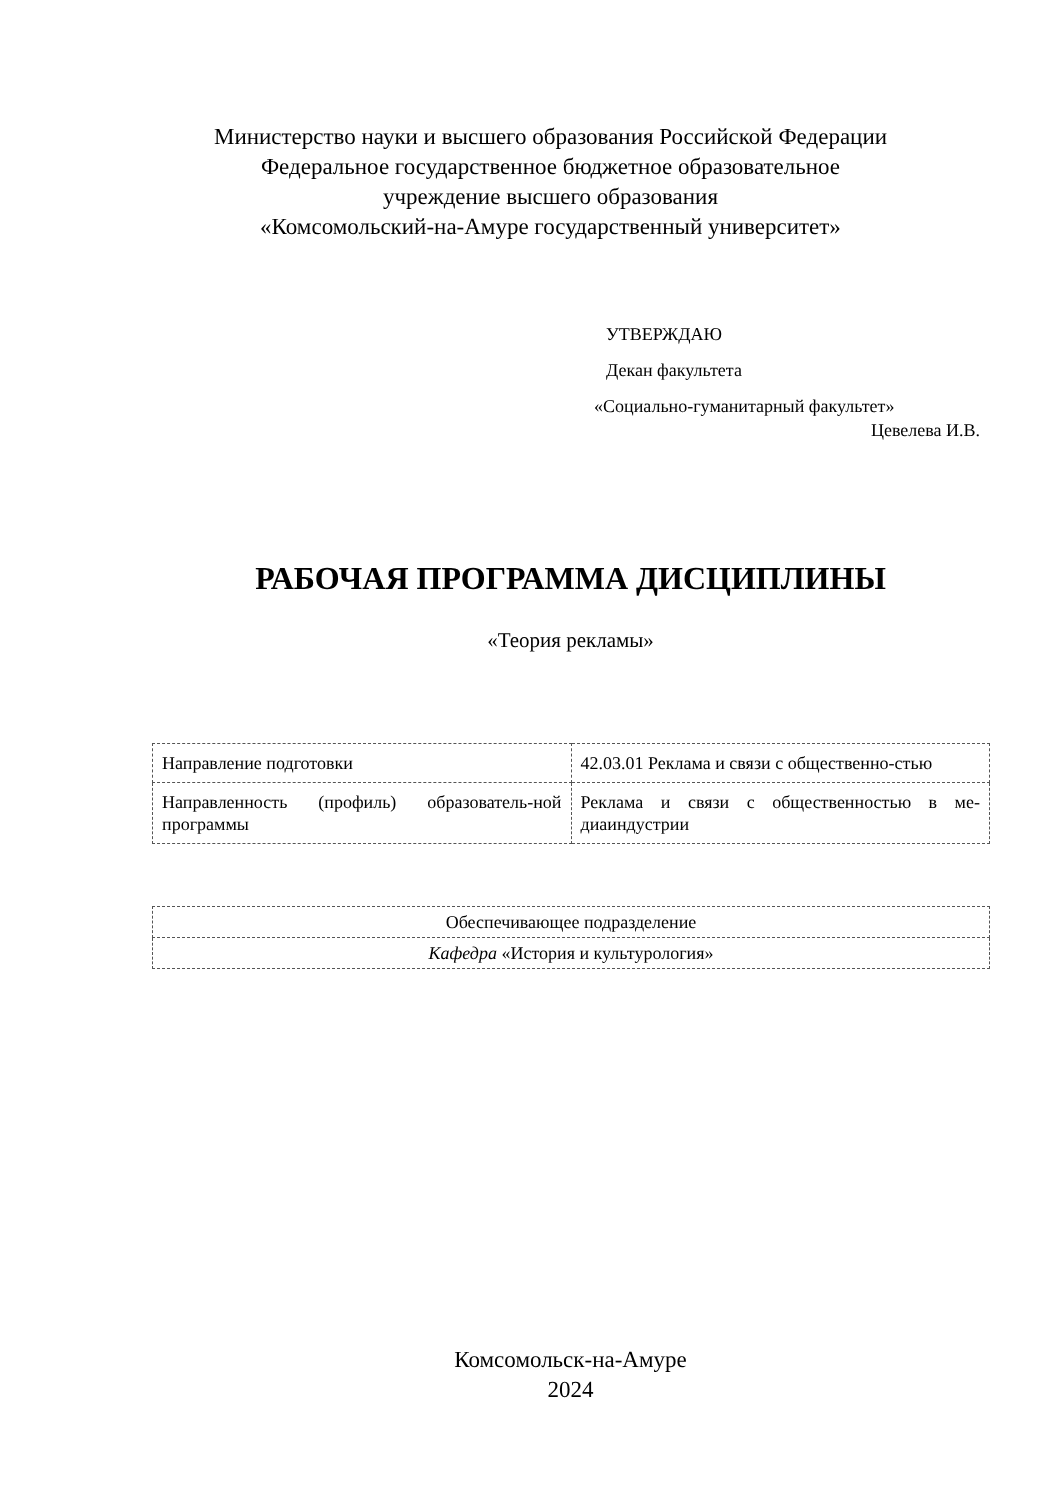Министерство науки и высшего образования Российской Федерации
Федеральное государственное бюджетное образовательное
учреждение высшего образования
«Комсомольский-на-Амуре государственный университет»
УТВЕРЖДАЮ
Декан факультета
«Социально-гуманитарный факультет»
Цевелева И.В.
РАБОЧАЯ ПРОГРАММА ДИСЦИПЛИНЫ
«Теория рекламы»
| Направление подготовки | 42.03.01 Реклама и связи с общественно-стью |
| Направленность (профиль) образователь-ной программы | Реклама и связи с общественностью в ме-диаиндустрии |
| Обеспечивающее подразделение |
| Кафедра «История и культурология» |
Комсомольск-на-Амуре
2024